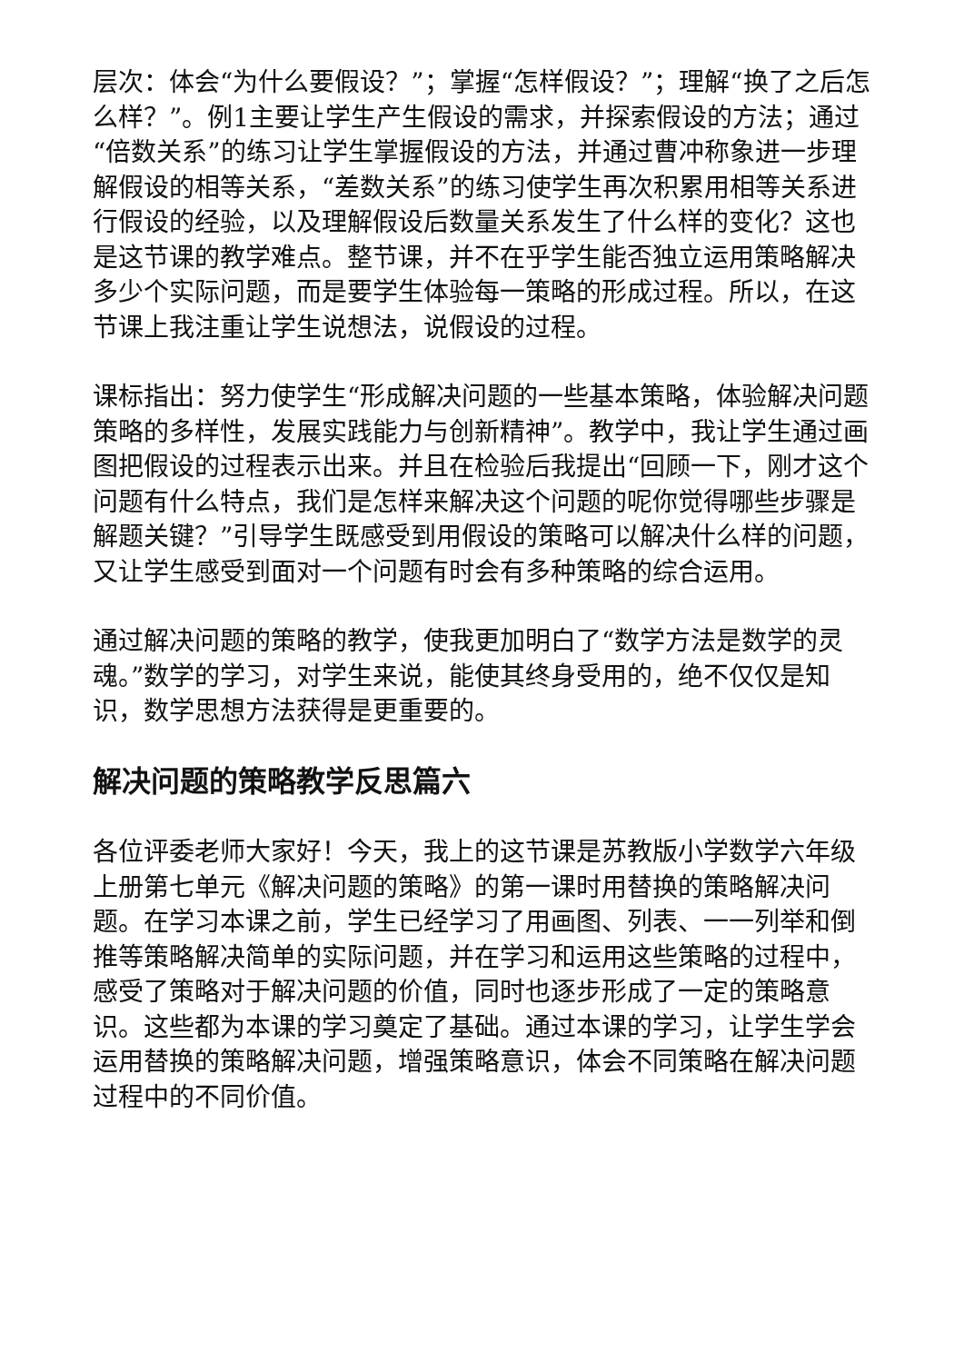层次：体会“为什么要假设？”；掌握“怎样假设？”；理解“换了之后怎么样？”。例1主要让学生产生假设的需求，并探索假设的方法；通过“倍数关系”的练习让学生掌握假设的方法，并通过曹冲称象进一步理解假设的相等关系，“差数关系”的练习使学生再次积累用相等关系进行假设的经验，以及理解假设后数量关系发生了什么样的变化？这也是这节课的教学难点。整节课，并不在乎学生能否独立运用策略解决多少个实际问题，而是要学生体验每一策略的形成过程。所以，在这节课上我注重让学生说想法，说假设的过程。
课标指出：努力使学生“形成解决问题的一些基本策略，体验解决问题策略的多样性，发展实践能力与创新精神”。教学中，我让学生通过画图把假设的过程表示出来。并且在检验后我提出“回顾一下，刚才这个问题有什么特点，我们是怎样来解决这个问题的呢你觉得哪些步骤是解题关键？”引导学生既感受到用假设的策略可以解决什么样的问题，又让学生感受到面对一个问题有时会有多种策略的综合运用。
通过解决问题的策略的教学，使我更加明白了“数学方法是数学的灵魂。”数学的学习，对学生来说，能使其终身受用的，绝不仅仅是知识，数学思想方法获得是更重要的。
解决问题的策略教学反思篇六
各位评委老师大家好！今天，我上的这节课是苏教版小学数学六年级上册第七单元《解决问题的策略》的第一课时用替换的策略解决问题。在学习本课之前，学生已经学习了用画图、列表、一一列举和倒推等策略解决简单的实际问题，并在学习和运用这些策略的过程中，感受了策略对于解决问题的价值，同时也逐步形成了一定的策略意识。这些都为本课的学习奠定了基础。通过本课的学习，让学生学会运用替换的策略解决问题，增强策略意识，体会不同策略在解决问题过程中的不同价值。